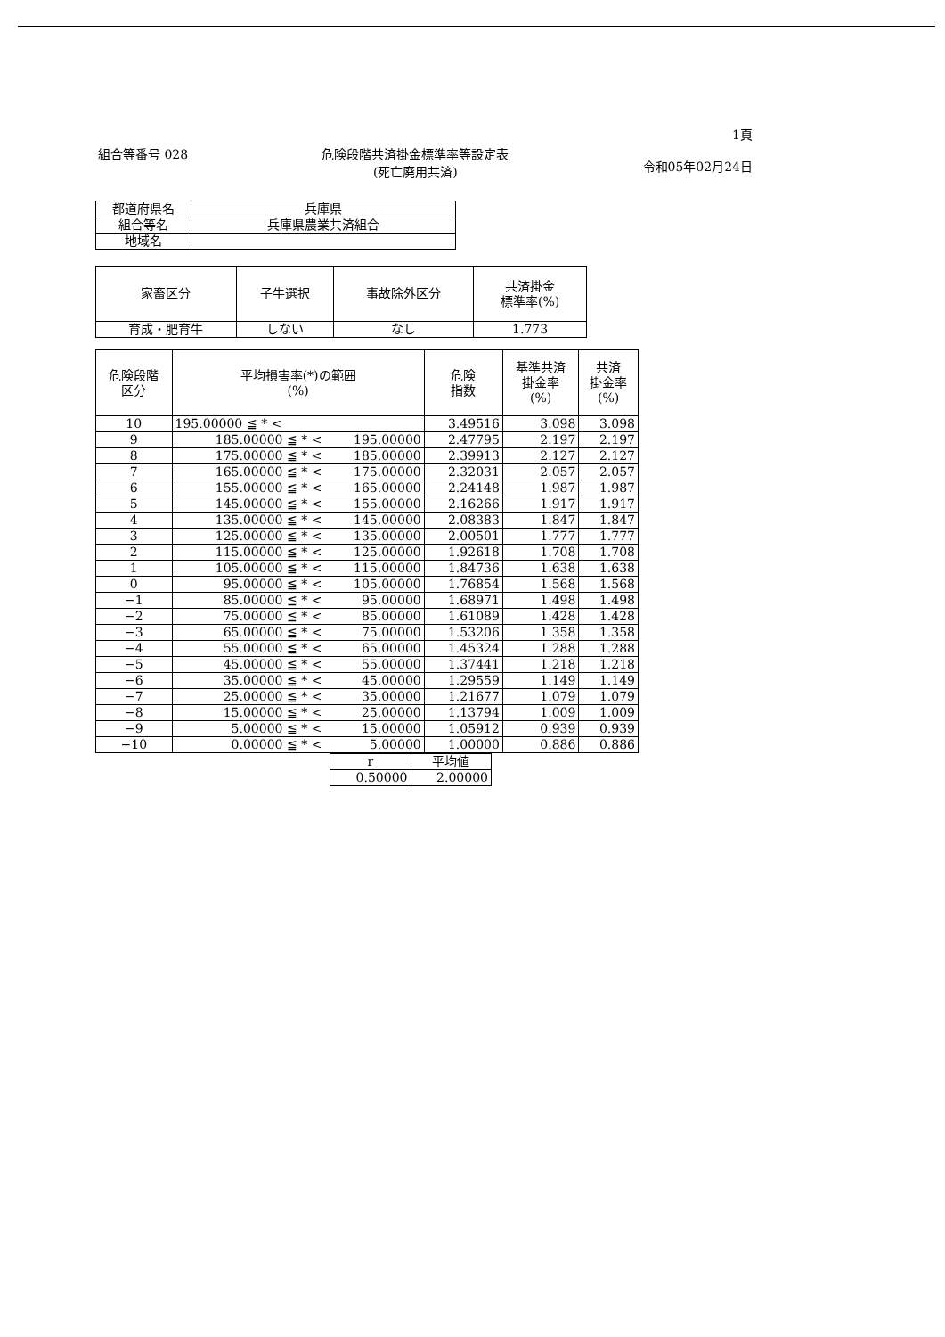組合等番号 028 危険段階共済掛金標準率等設定表
(死亡廃用共済)
1頁
令和05年02月24日
| 都道府県名 | 兵庫県 |
| 組合等名 | 兵庫県農業共済組合 |
| 地域名 | |
| 家畜区分 | 子牛選択 | 事故除外区分 | 共済掛金 標準率(%) |
| --- | --- | --- | --- |
| 育成・肥育牛 | しない | なし | 1.773 |
| 危険段階 区分 | 平均損害率(*)の範囲 (%) | | 危険 指数 | 基準共済 掛金率 (%) | 共済 掛金率 (%) |
| --- | --- | --- | --- | --- | --- |
| 10 | 195.00000 ≦ * < | | 3.49516 | 3.098 | 3.098 |
| 9 | 185.00000 ≦ * < | 195.00000 | 2.47795 | 2.197 | 2.197 |
| 8 | 175.00000 ≦ * < | 185.00000 | 2.39913 | 2.127 | 2.127 |
| 7 | 165.00000 ≦ * < | 175.00000 | 2.32031 | 2.057 | 2.057 |
| 6 | 155.00000 ≦ * < | 165.00000 | 2.24148 | 1.987 | 1.987 |
| 5 | 145.00000 ≦ * < | 155.00000 | 2.16266 | 1.917 | 1.917 |
| 4 | 135.00000 ≦ * < | 145.00000 | 2.08383 | 1.847 | 1.847 |
| 3 | 125.00000 ≦ * < | 135.00000 | 2.00501 | 1.777 | 1.777 |
| 2 | 115.00000 ≦ * < | 125.00000 | 1.92618 | 1.708 | 1.708 |
| 1 | 105.00000 ≦ * < | 115.00000 | 1.84736 | 1.638 | 1.638 |
| 0 | 95.00000 ≦ * < | 105.00000 | 1.76854 | 1.568 | 1.568 |
| −1 | 85.00000 ≦ * < | 95.00000 | 1.68971 | 1.498 | 1.498 |
| −2 | 75.00000 ≦ * < | 85.00000 | 1.61089 | 1.428 | 1.428 |
| −3 | 65.00000 ≦ * < | 75.00000 | 1.53206 | 1.358 | 1.358 |
| −4 | 55.00000 ≦ * < | 65.00000 | 1.45324 | 1.288 | 1.288 |
| −5 | 45.00000 ≦ * < | 55.00000 | 1.37441 | 1.218 | 1.218 |
| −6 | 35.00000 ≦ * < | 45.00000 | 1.29559 | 1.149 | 1.149 |
| −7 | 25.00000 ≦ * < | 35.00000 | 1.21677 | 1.079 | 1.079 |
| −8 | 15.00000 ≦ * < | 25.00000 | 1.13794 | 1.009 | 1.009 |
| −9 | 5.00000 ≦ * < | 15.00000 | 1.05912 | 0.939 | 0.939 |
| −10 | 0.00000 ≦ * < | 5.00000 | 1.00000 | 0.886 | 0.886 |
| r | 平均値 |
| --- | --- |
| 0.50000 | 2.00000 |